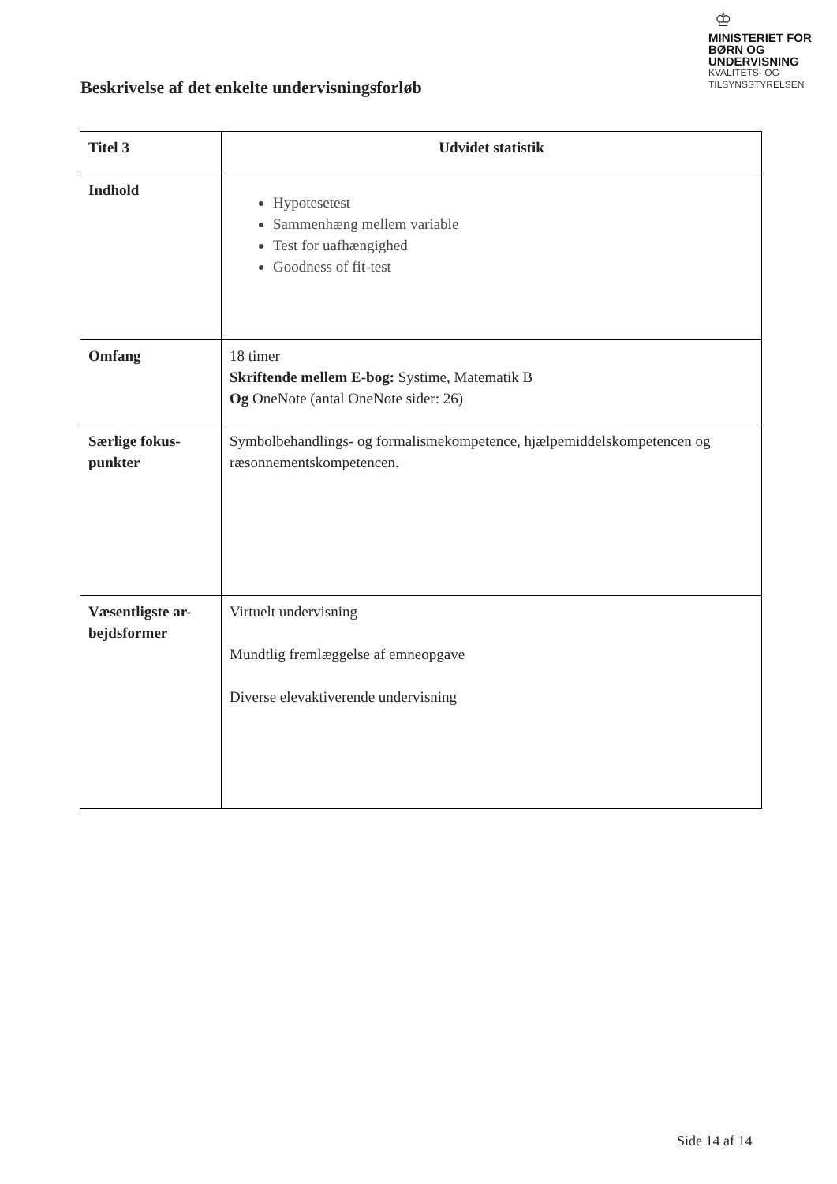♔
MINISTERIET FOR
BØRN OG
UNDERVISNING
KVALITETS- OG
TILSYNSSTYRELSEN
Beskrivelse af det enkelte undervisningsforløb
| Titel 3 | Udvidet statistik |
| Indhold | Hypotesetest Sammenhæng mellem variable Test for uafhængighed Goodness of fit-test |
| Omfang | 18 timer Skriftende mellem E-bog: Systime, Matematik B Og OneNote (antal OneNote sider: 26) |
| Særlige fokus- punkter | Symbolbehandlings- og formalismekompetence, hjælpemiddelskompetencen og ræsonnementskompetencen. |
| Væsentligste ar- bejdsformer | Virtuelt undervisning Mundtlig fremlæggelse af emneopgave Diverse elevaktiverende undervisning |
Side 14 af 14